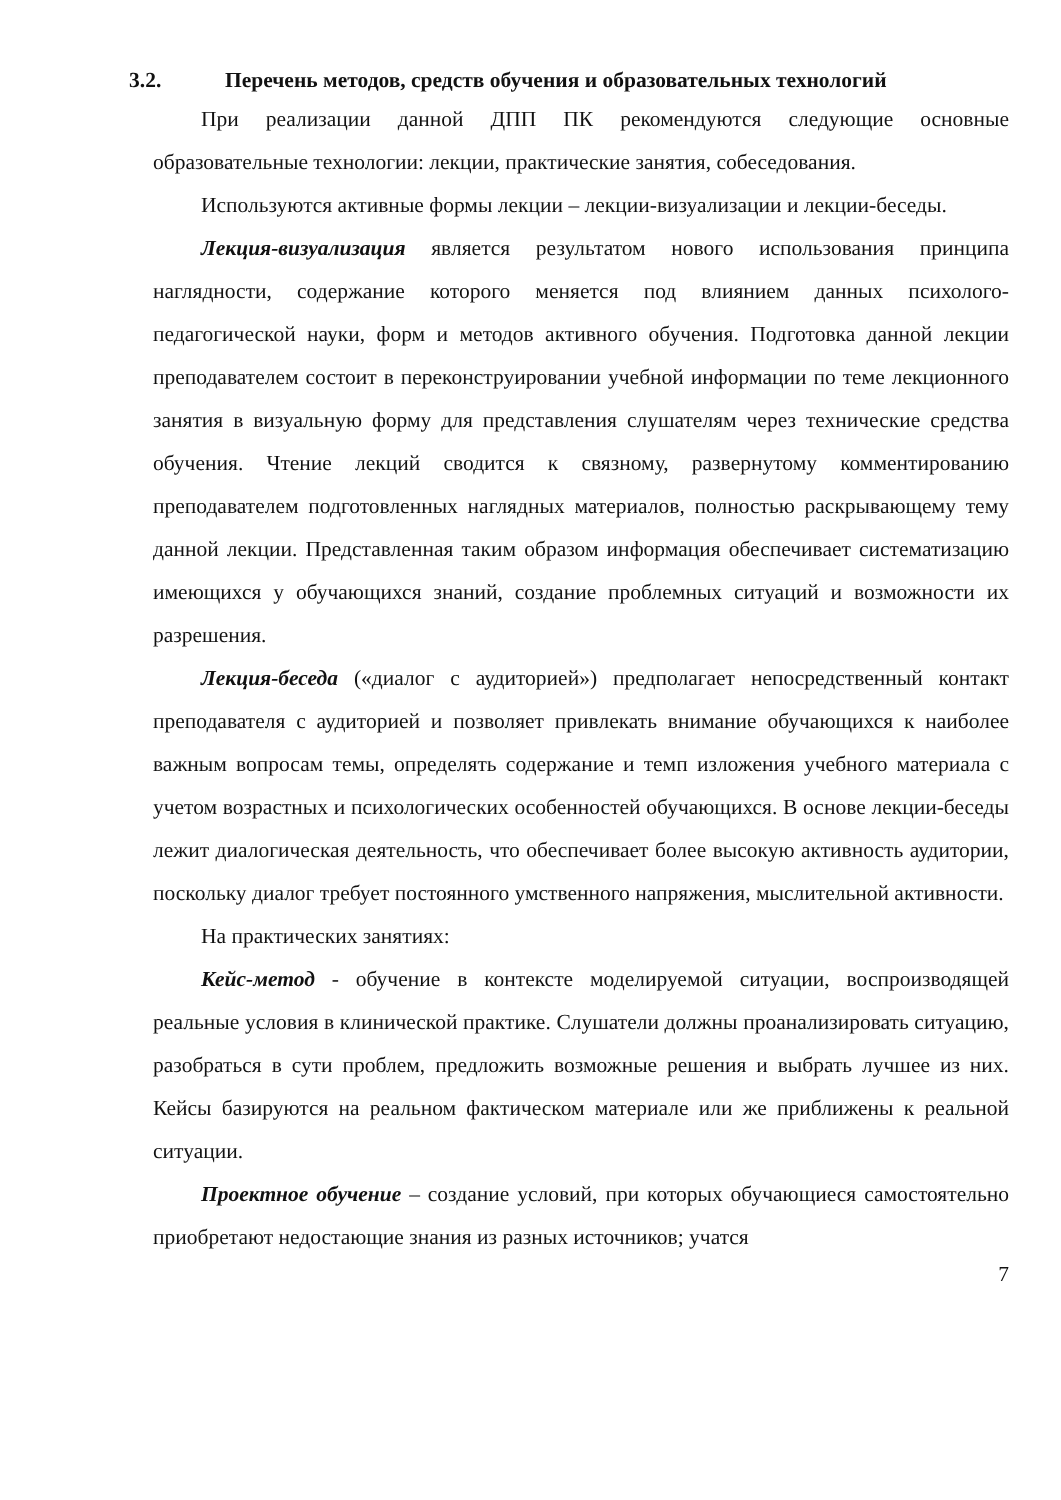3.2. Перечень методов, средств обучения и образовательных технологий
При реализации данной ДПП ПК рекомендуются следующие основные образовательные технологии: лекции, практические занятия, собеседования.
Используются активные формы лекции – лекции-визуализации и лекции-беседы.
Лекция-визуализация является результатом нового использования принципа наглядности, содержание которого меняется под влиянием данных психолого-педагогической науки, форм и методов активного обучения. Подготовка данной лекции преподавателем состоит в переконструировании учебной информации по теме лекционного занятия в визуальную форму для представления слушателям через технические средства обучения. Чтение лекций сводится к связному, развернутому комментированию преподавателем подготовленных наглядных материалов, полностью раскрывающему тему данной лекции. Представленная таким образом информация обеспечивает систематизацию имеющихся у обучающихся знаний, создание проблемных ситуаций и возможности их разрешения.
Лекция-беседа («диалог с аудиторией») предполагает непосредственный контакт преподавателя с аудиторией и позволяет привлекать внимание обучающихся к наиболее важным вопросам темы, определять содержание и темп изложения учебного материала с учетом возрастных и психологических особенностей обучающихся. В основе лекции-беседы лежит диалогическая деятельность, что обеспечивает более высокую активность аудитории, поскольку диалог требует постоянного умственного напряжения, мыслительной активности.
На практических занятиях:
Кейс-метод - обучение в контексте моделируемой ситуации, воспроизводящей реальные условия в клинической практике. Слушатели должны проанализировать ситуацию, разобраться в сути проблем, предложить возможные решения и выбрать лучшее из них. Кейсы базируются на реальном фактическом материале или же приближены к реальной ситуации.
Проектное обучение – создание условий, при которых обучающиеся самостоятельно приобретают недостающие знания из разных источников; учатся
7